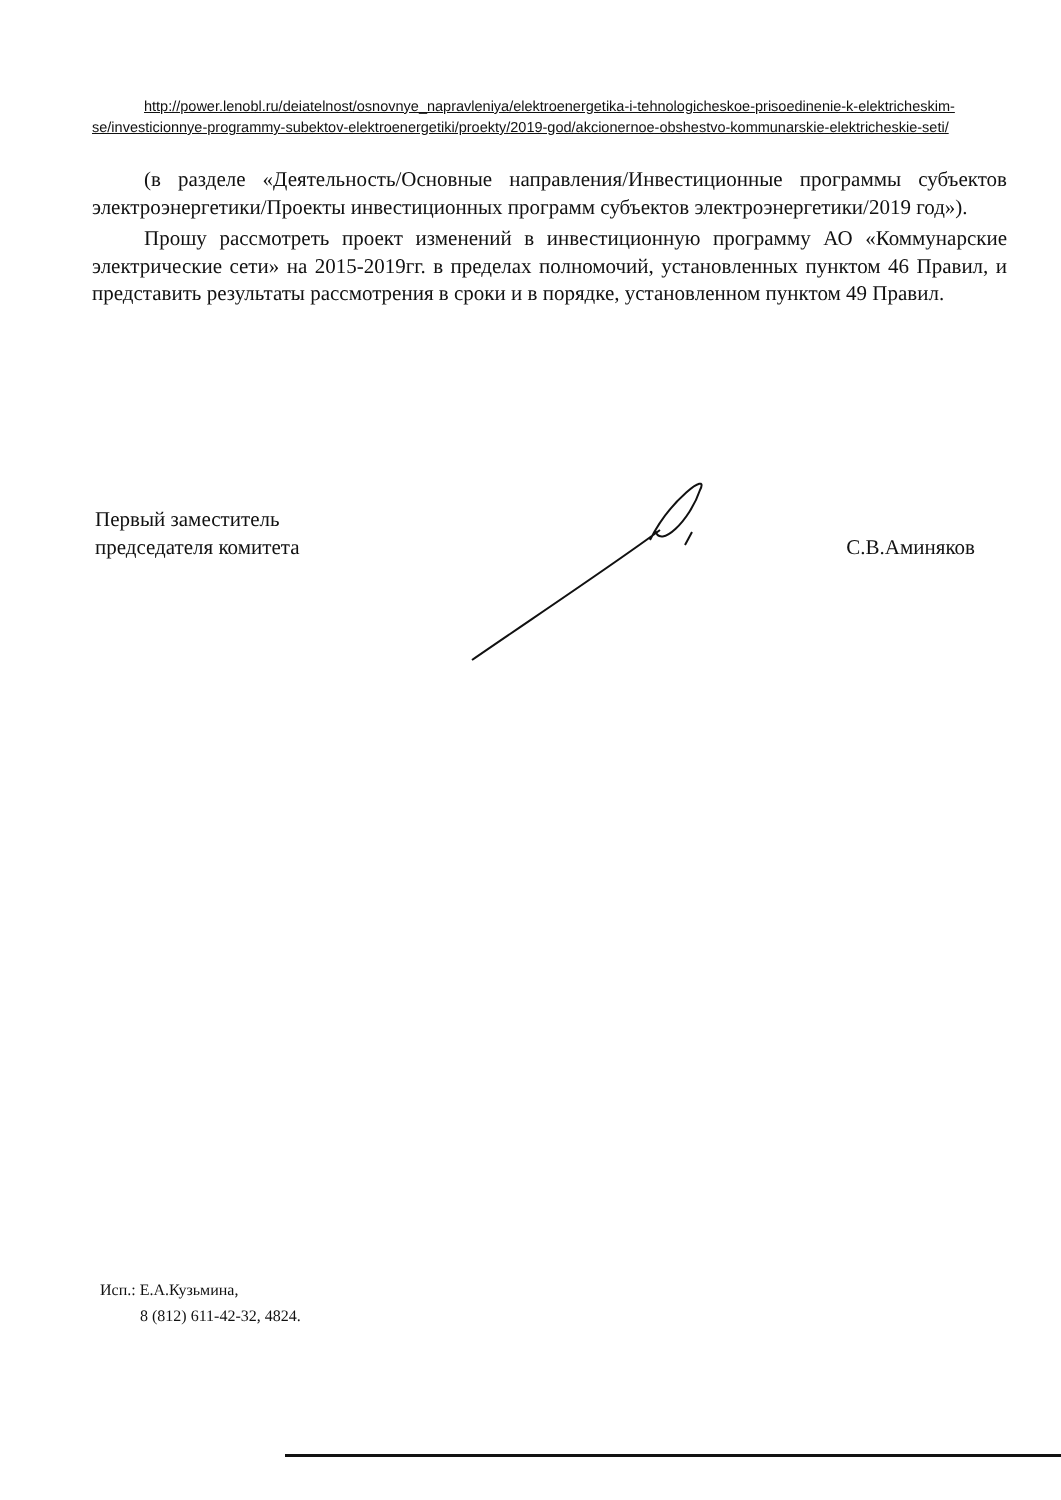http://power.lenobl.ru/deiatelnost/osnovnye_napravleniya/elektroenergetika-i-tehnologicheskoe-prisoedinenie-k-elektricheskim-se/investicionnye-programmy-subektov-elektroenergetiki/proekty/2019-god/akcionernoe-obshestvo-kommunarskie-elektricheskie-seti/
(в разделе «Деятельность/Основные направления/Инвестиционные программы субъектов электроэнергетики/Проекты инвестиционных программ субъектов электроэнергетики/2019 год»).
Прошу рассмотреть проект изменений в инвестиционную программу АО «Коммунарские электрические сети» на 2015-2019гг. в пределах полномочий, установленных пунктом 46 Правил, и представить результаты рассмотрения в сроки и в порядке, установленном пунктом 49 Правил.
Первый заместитель
председателя комитета
С.В.Аминяков
Исп.: Е.А.Кузьмина,
8 (812) 611-42-32, 4824.